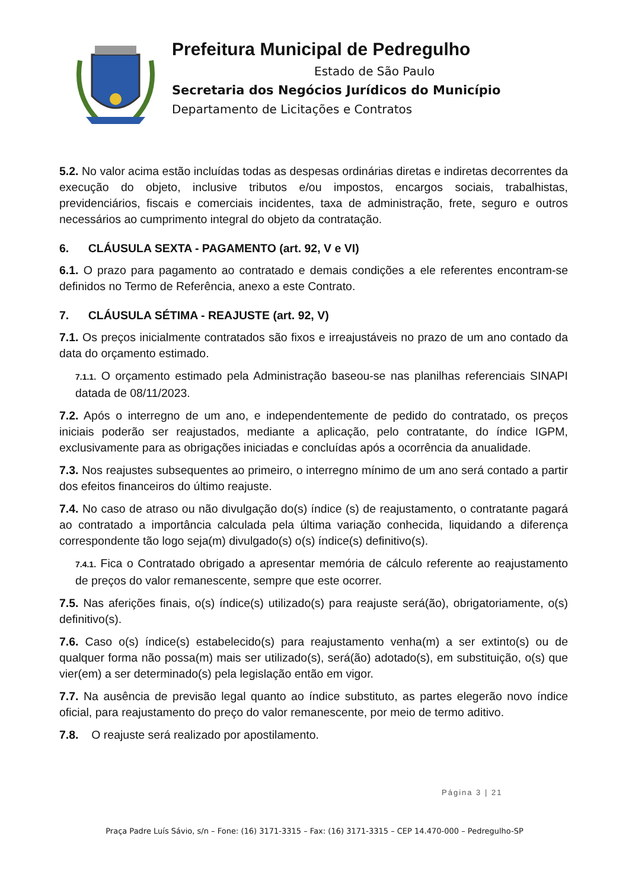Prefeitura Municipal de Pedregulho
Estado de São Paulo
Secretaria dos Negócios Jurídicos do Município
Departamento de Licitações e Contratos
5.2. No valor acima estão incluídas todas as despesas ordinárias diretas e indiretas decorrentes da execução do objeto, inclusive tributos e/ou impostos, encargos sociais, trabalhistas, previdenciários, fiscais e comerciais incidentes, taxa de administração, frete, seguro e outros necessários ao cumprimento integral do objeto da contratação.
6. CLÁUSULA SEXTA - PAGAMENTO (art. 92, V e VI)
6.1. O prazo para pagamento ao contratado e demais condições a ele referentes encontram-se definidos no Termo de Referência, anexo a este Contrato.
7. CLÁUSULA SÉTIMA - REAJUSTE (art. 92, V)
7.1. Os preços inicialmente contratados são fixos e irreajustáveis no prazo de um ano contado da data do orçamento estimado.
7.1.1. O orçamento estimado pela Administração baseou-se nas planilhas referenciais SINAPI datada de 08/11/2023.
7.2. Após o interregno de um ano, e independentemente de pedido do contratado, os preços iniciais poderão ser reajustados, mediante a aplicação, pelo contratante, do índice IGPM, exclusivamente para as obrigações iniciadas e concluídas após a ocorrência da anualidade.
7.3. Nos reajustes subsequentes ao primeiro, o interregno mínimo de um ano será contado a partir dos efeitos financeiros do último reajuste.
7.4. No caso de atraso ou não divulgação do(s) índice (s) de reajustamento, o contratante pagará ao contratado a importância calculada pela última variação conhecida, liquidando a diferença correspondente tão logo seja(m) divulgado(s) o(s) índice(s) definitivo(s).
7.4.1. Fica o Contratado obrigado a apresentar memória de cálculo referente ao reajustamento de preços do valor remanescente, sempre que este ocorrer.
7.5. Nas aferições finais, o(s) índice(s) utilizado(s) para reajuste será(ão), obrigatoriamente, o(s) definitivo(s).
7.6. Caso o(s) índice(s) estabelecido(s) para reajustamento venha(m) a ser extinto(s) ou de qualquer forma não possa(m) mais ser utilizado(s), será(ão) adotado(s), em substituição, o(s) que vier(em) a ser determinado(s) pela legislação então em vigor.
7.7. Na ausência de previsão legal quanto ao índice substituto, as partes elegerão novo índice oficial, para reajustamento do preço do valor remanescente, por meio de termo aditivo.
7.8. O reajuste será realizado por apostilamento.
Página 3 | 21
Praça Padre Luís Sávio, s/n – Fone: (16) 3171-3315 – Fax: (16) 3171-3315 – CEP 14.470-000 – Pedregulho-SP